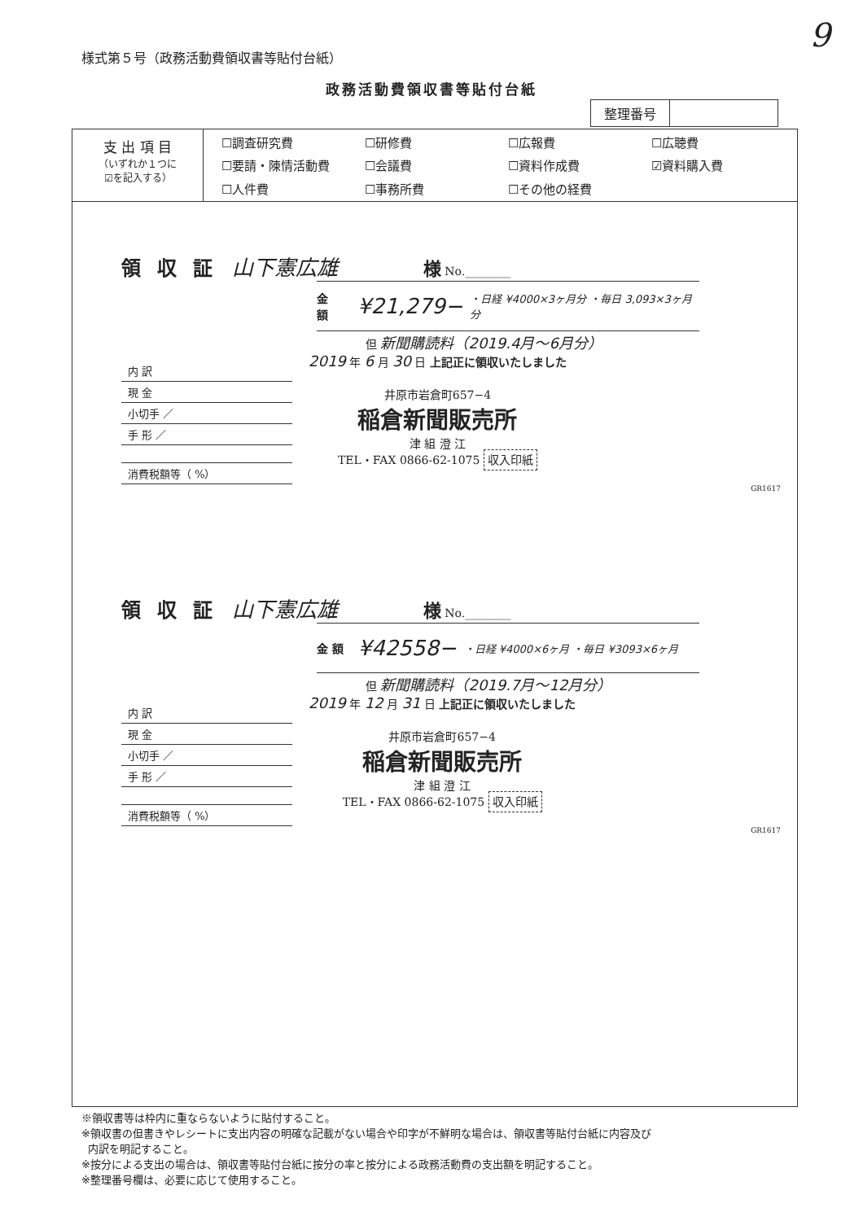様式第５号（政務活動費領収書等貼付台紙）
9
政務活動費領収書等貼付台紙
| 整理番号 | |
支 出 項 目
（いずれか１つに
☑を記入する）
| ☐調査研究費 | ☐研修費 | ☐広報費 | ☐広聴費 |
| ☐要請・陳情活動費 | ☐会議費 | ☐資料作成費 | ☑資料購入費 |
| ☐人件費 | ☐事務所費 | ☐その他の経費 | |
領収証 山下憲広雄 様 No.________
金 額 ¥21,279− ・日経 ¥4000×3ヶ月分 ・毎日 3,093×3ヶ月分
但 新聞購読料（2019.4月〜6月分）
内 訳
現 金
小切手 ／
手 形 ／
消費税額等（ %）
2019 年 6 月 30 日 上記正に領収いたしました
井原市岩倉町657−4
稲倉新聞販売所
津 組 澄 江
TEL・FAX 0866-62-1075 収入印紙
GR1617
領収証 山下憲広雄 様 No.________
金 額 ¥42558− ・日経 ¥4000×6ヶ月 ・毎日 ¥3093×6ヶ月
但 新聞購読料（2019.7月〜12月分）
内 訳
現 金
小切手 ／
手 形 ／
消費税額等（ %）
2019 年 12 月 31 日 上記正に領収いたしました
井原市岩倉町657−4
稲倉新聞販売所
津 組 澄 江
TEL・FAX 0866-62-1075 収入印紙
GR1617
※領収書等は枠内に重ならないように貼付すること。
※領収書の但書きやレシートに支出内容の明確な記載がない場合や印字が不鮮明な場合は、領収書等貼付台紙に内容及び
内訳を明記すること。
※按分による支出の場合は、領収書等貼付台紙に按分の率と按分による政務活動費の支出額を明記すること。
※整理番号欄は、必要に応じて使用すること。